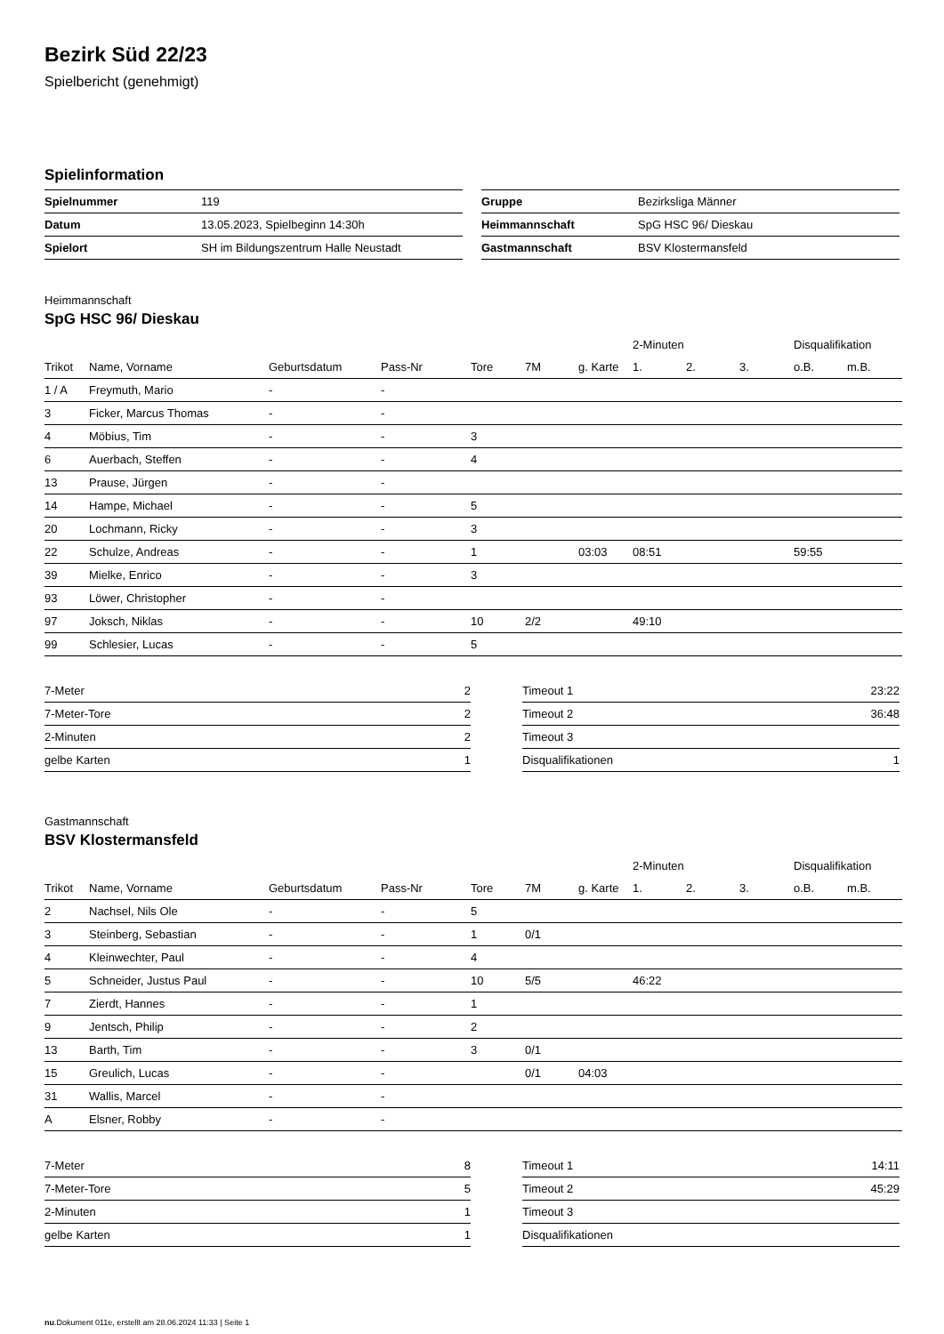Bezirk Süd 22/23
Spielbericht (genehmigt)
Spielinformation
| Spielnummer | 119 |
| Datum | 13.05.2023, Spielbeginn 14:30h |
| Spielort | SH im Bildungszentrum Halle Neustadt |
| Gruppe | Bezirksliga Männer |
| Heimmannschaft | SpG HSC 96/ Dieskau |
| Gastmannschaft | BSV Klostermansfeld |
Heimmannschaft
SpG HSC 96/ Dieskau
| | | | | | | | 2-Minuten | | | Disqualifikation | |
| --- | --- | --- | --- | --- | --- | --- | --- | --- | --- | --- | --- |
| Trikot | Name, Vorname | Geburtsdatum | Pass-Nr | Tore | 7M | g. Karte | 1. | 2. | 3. | o.B. | m.B. |
| 1 / A | Freymuth, Mario | - | - | | | | | | | | |
| 3 | Ficker, Marcus Thomas | - | - | | | | | | | | |
| 4 | Möbius, Tim | - | - | 3 | | | | | | | |
| 6 | Auerbach, Steffen | - | - | 4 | | | | | | | |
| 13 | Prause, Jürgen | - | - | | | | | | | | |
| 14 | Hampe, Michael | - | - | 5 | | | | | | | |
| 20 | Lochmann, Ricky | - | - | 3 | | | | | | | |
| 22 | Schulze, Andreas | - | - | 1 | | 03:03 | 08:51 | | | 59:55 | |
| 39 | Mielke, Enrico | - | - | 3 | | | | | | | |
| 93 | Löwer, Christopher | - | - | | | | | | | | |
| 97 | Joksch, Niklas | - | - | 10 | 2/2 | | 49:10 | | | | |
| 99 | Schlesier, Lucas | - | - | 5 | | | | | | | |
| 7-Meter | 2 |
| 7-Meter-Tore | 2 |
| 2-Minuten | 2 |
| gelbe Karten | 1 |
| Timeout 1 | 23:22 |
| Timeout 2 | 36:48 |
| Timeout 3 | |
| Disqualifikationen | 1 |
Gastmannschaft
BSV Klostermansfeld
| | | | | | | | 2-Minuten | | | Disqualifikation | |
| --- | --- | --- | --- | --- | --- | --- | --- | --- | --- | --- | --- |
| Trikot | Name, Vorname | Geburtsdatum | Pass-Nr | Tore | 7M | g. Karte | 1. | 2. | 3. | o.B. | m.B. |
| 2 | Nachsel, Nils Ole | - | - | 5 | | | | | | | |
| 3 | Steinberg, Sebastian | - | - | 1 | 0/1 | | | | | | |
| 4 | Kleinwechter, Paul | - | - | 4 | | | | | | | |
| 5 | Schneider, Justus Paul | - | - | 10 | 5/5 | | 46:22 | | | | |
| 7 | Zierdt, Hannes | - | - | 1 | | | | | | | |
| 9 | Jentsch, Philip | - | - | 2 | | | | | | | |
| 13 | Barth, Tim | - | - | 3 | 0/1 | | | | | | |
| 15 | Greulich, Lucas | - | - | | 0/1 | 04:03 | | | | | |
| 31 | Wallis, Marcel | - | - | | | | | | | | |
| A | Elsner, Robby | - | - | | | | | | | | |
| 7-Meter | 8 |
| 7-Meter-Tore | 5 |
| 2-Minuten | 1 |
| gelbe Karten | 1 |
| Timeout 1 | 14:11 |
| Timeout 2 | 45:29 |
| Timeout 3 | |
| Disqualifikationen | |
nu.Dokument 011e, erstellt am 28.06.2024 11:33 | Seite 1